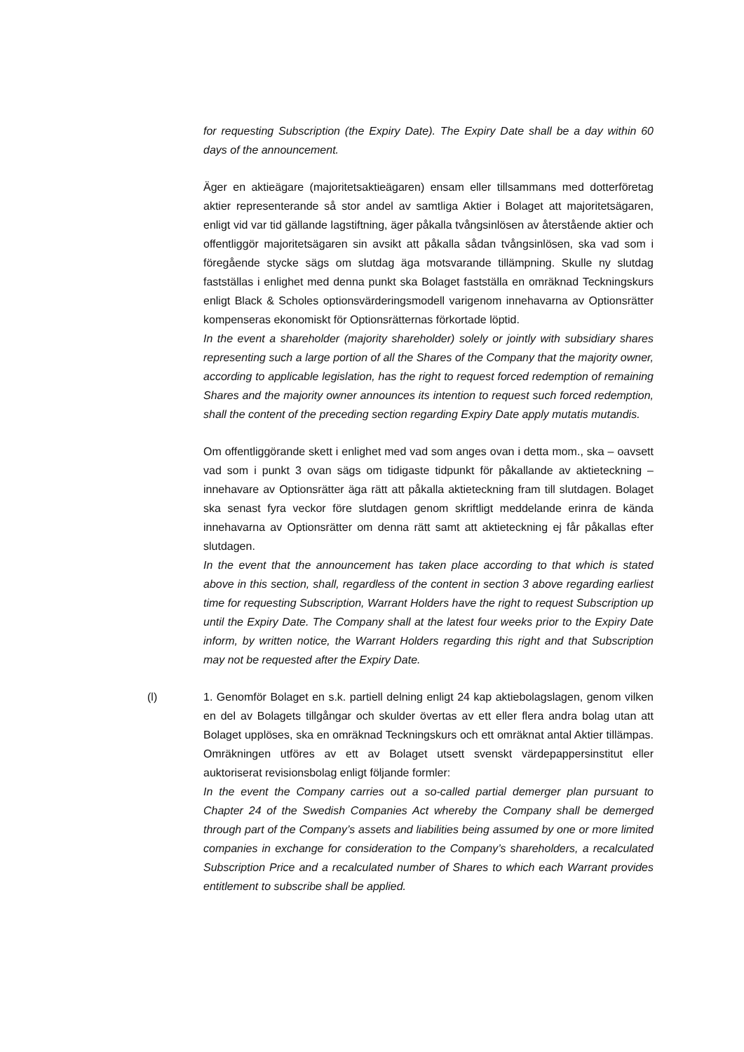for requesting Subscription (the Expiry Date). The Expiry Date shall be a day within 60 days of the announcement.
Äger en aktieägare (majoritetsaktieägaren) ensam eller tillsammans med dotterföretag aktier representerande så stor andel av samtliga Aktier i Bolaget att majoritetsägaren, enligt vid var tid gällande lagstiftning, äger påkalla tvångsinlösen av återstående aktier och offentliggör majoritetsägaren sin avsikt att påkalla sådan tvångsinlösen, ska vad som i föregående stycke sägs om slutdag äga motsvarande tillämpning. Skulle ny slutdag fastställas i enlighet med denna punkt ska Bolaget fastställa en omräknad Teckningskurs enligt Black & Scholes optionsvärderingsmodell varigenom innehavarna av Optionsrätter kompenseras ekonomiskt för Optionsrätternas förkortade löptid.
In the event a shareholder (majority shareholder) solely or jointly with subsidiary shares representing such a large portion of all the Shares of the Company that the majority owner, according to applicable legislation, has the right to request forced redemption of remaining Shares and the majority owner announces its intention to request such forced redemption, shall the content of the preceding section regarding Expiry Date apply mutatis mutandis.
Om offentliggörande skett i enlighet med vad som anges ovan i detta mom., ska – oavsett vad som i punkt 3 ovan sägs om tidigaste tidpunkt för påkallande av aktieteckning – innehavare av Optionsrätter äga rätt att påkalla aktieteckning fram till slutdagen. Bolaget ska senast fyra veckor före slutdagen genom skriftligt meddelande erinra de kända innehavarna av Optionsrätter om denna rätt samt att aktieteckning ej får påkallas efter slutdagen.
In the event that the announcement has taken place according to that which is stated above in this section, shall, regardless of the content in section 3 above regarding earliest time for requesting Subscription, Warrant Holders have the right to request Subscription up until the Expiry Date. The Company shall at the latest four weeks prior to the Expiry Date inform, by written notice, the Warrant Holders regarding this right and that Subscription may not be requested after the Expiry Date.
(l)
1. Genomför Bolaget en s.k. partiell delning enligt 24 kap aktiebolagslagen, genom vilken en del av Bolagets tillgångar och skulder övertas av ett eller flera andra bolag utan att Bolaget upplöses, ska en omräknad Teckningskurs och ett omräknat antal Aktier tillämpas. Omräkningen utföres av ett av Bolaget utsett svenskt värdepappersinstitut eller auktoriserat revisionsbolag enligt följande formler:
In the event the Company carries out a so-called partial demerger plan pursuant to Chapter 24 of the Swedish Companies Act whereby the Company shall be demerged through part of the Company’s assets and liabilities being assumed by one or more limited companies in exchange for consideration to the Company’s shareholders, a recalculated Subscription Price and a recalculated number of Shares to which each Warrant provides entitlement to subscribe shall be applied.